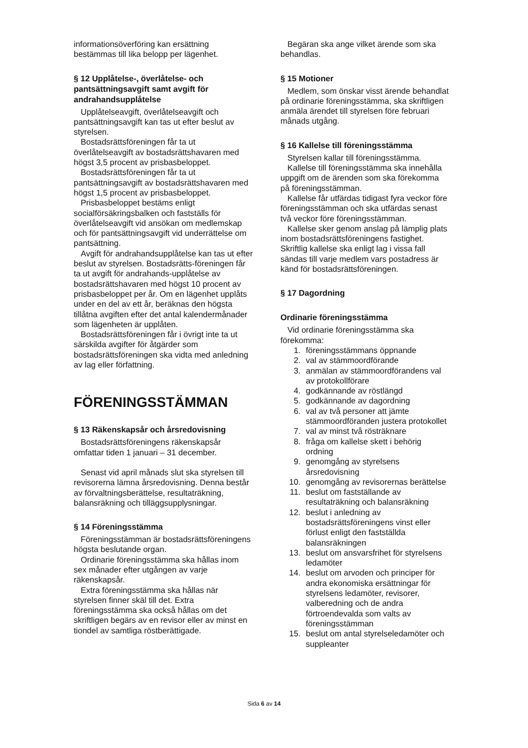informationsöverföring kan ersättning bestämmas till lika belopp per lägenhet.
§ 12 Upplåtelse-, överlåtelse- och pantsättningsavgift samt avgift för andrahandsupplåtelse
Upplåtelseavgift, överlåtelseavgift och pantsättningsavgift kan tas ut efter beslut av styrelsen.
Bostadsrättsföreningen får ta ut överlåtelseavgift av bostadsrättshavaren med högst 3,5 procent av prisbasbeloppet.
Bostadsrättsföreningen får ta ut pantsättningsavgift av bostadsrättshavaren med högst 1,5 procent av prisbasbeloppet.
Prisbasbeloppet bestäms enligt socialförsäkringsbalken och fastställs för överlåtelseavgift vid ansökan om medlemskap och för pantsättningsavgift vid underrättelse om pantsättning.
Avgift för andrahandsupplåtelse kan tas ut efter beslut av styrelsen. Bostadsrätts-föreningen får ta ut avgift för andrahands-upplåtelse av bostadsrättshavaren med högst 10 procent av prisbasbeloppet per år. Om en lägenhet upplåts under en del av ett år, beräknas den högsta tillåtna avgiften efter det antal kalendermånader som lägenheten är upplåten.
Bostadsrättsföreningen får i övrigt inte ta ut särskilda avgifter för åtgärder som bostadsrättsföreningen ska vidta med anledning av lag eller författning.
FÖRENINGSSTÄMMAN
§ 13 Räkenskapsår och årsredovisning
Bostadsrättsföreningens räkenskapsår omfattar tiden 1 januari – 31 december.
Senast vid april månads slut ska styrelsen till revisorerna lämna årsredovisning. Denna består av förvaltningsberättelse, resultaträkning, balansräkning och tilläggsupplysningar.
§ 14 Föreningsstämma
Föreningsstämman är bostadsrättsföreningens högsta beslutande organ.
Ordinarie föreningsstämma ska hållas inom sex månader efter utgången av varje räkenskapsår.
Extra föreningsstämma ska hållas när styrelsen finner skäl till det. Extra föreningsstämma ska också hållas om det skriftligen begärs av en revisor eller av minst en tiondel av samtliga röstberättigade.
Begäran ska ange vilket ärende som ska behandlas.
§ 15 Motioner
Medlem, som önskar visst ärende behandlat på ordinarie föreningsstämma, ska skriftligen anmäla ärendet till styrelsen före februari månads utgång.
§ 16 Kallelse till föreningsstämma
Styrelsen kallar till föreningsstämma.
Kallelse till föreningsstämma ska innehålla uppgift om de ärenden som ska förekomma på föreningsstämman.
Kallelse får utfärdas tidigast fyra veckor före föreningsstämman och ska utfärdas senast två veckor före föreningsstämman.
Kallelse sker genom anslag på lämplig plats inom bostadsrättsföreningens fastighet. Skriftlig kallelse ska enligt lag i vissa fall sändas till varje medlem vars postadress är känd för bostadsrättsföreningen.
§ 17 Dagordning
Ordinarie föreningsstämma
Vid ordinarie föreningsstämma ska förekomma:
1. föreningsstämmans öppnande
2. val av stämmoordförande
3. anmälan av stämmoordförandens val av protokollförare
4. godkännande av röstlängd
5. godkännande av dagordning
6. val av två personer att jämte stämmoordföranden justera protokollet
7. val av minst två rösträknare
8. fråga om kallelse skett i behörig ordning
9. genomgång av styrelsens årsredovisning
10. genomgång av revisorernas berättelse
11. beslut om fastställande av resultaträkning och balansräkning
12. beslut i anledning av bostadsrättsföreningens vinst eller förlust enligt den fastställda balansräkningen
13. beslut om ansvarsfrihet för styrelsens ledamöter
14. beslut om arvoden och principer för andra ekonomiska ersättningar för styrelsens ledamöter, revisorer, valberedning och de andra förtroendevalda som valts av föreningsstämman
15. beslut om antal styrelseledamöter och suppleanter
Sida 6 av 14